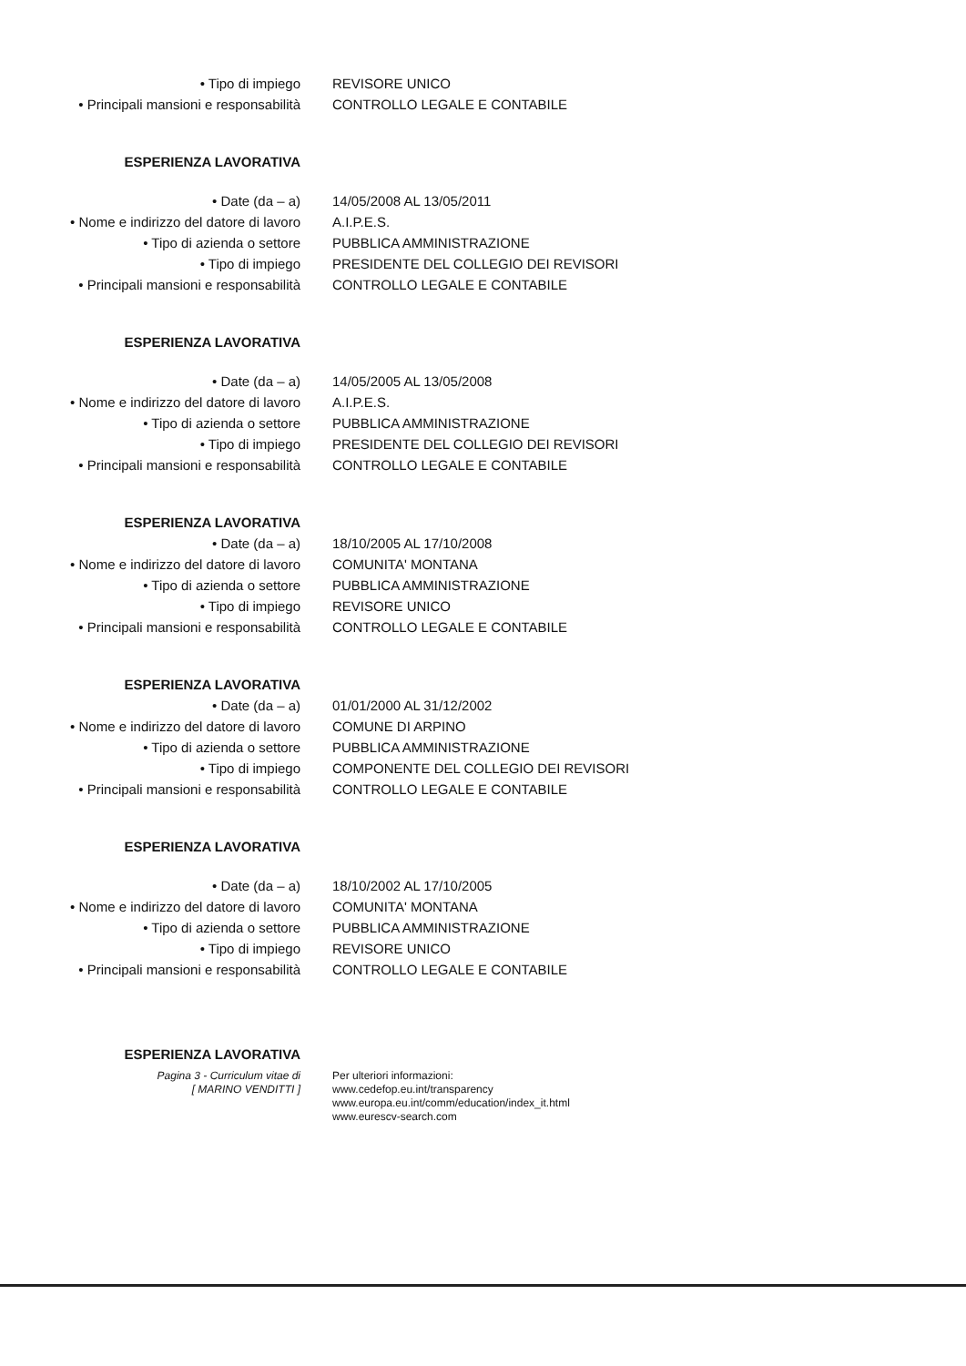• Tipo di impiego REVISORE UNICO
• Principali mansioni e responsabilità
CONTROLLO LEGALE E CONTABILE
ESPERIENZA LAVORATIVA
• Date (da – a) 14/05/2008 AL 13/05/2011
• Nome e indirizzo del datore di lavoro
A.I.P.E.S.
• Tipo di azienda o settore PUBBLICA AMMINISTRAZIONE
• Tipo di impiego PRESIDENTE DEL COLLEGIO DEI REVISORI
• Principali mansioni e responsabilità
CONTROLLO LEGALE E CONTABILE
ESPERIENZA LAVORATIVA
• Date (da – a) 14/05/2005 AL 13/05/2008
• Nome e indirizzo del datore di lavoro
A.I.P.E.S.
• Tipo di azienda o settore PUBBLICA AMMINISTRAZIONE
• Tipo di impiego PRESIDENTE DEL COLLEGIO DEI REVISORI
• Principali mansioni e responsabilità
CONTROLLO LEGALE E CONTABILE
ESPERIENZA LAVORATIVA
• Date (da – a) 18/10/2005 AL 17/10/2008
• Nome e indirizzo del datore di lavoro
COMUNITA' MONTANA
• Tipo di azienda o settore PUBBLICA AMMINISTRAZIONE
• Tipo di impiego REVISORE UNICO
• Principali mansioni e responsabilità
CONTROLLO LEGALE E CONTABILE
ESPERIENZA LAVORATIVA
• Date (da – a) 01/01/2000 AL 31/12/2002
• Nome e indirizzo del datore di lavoro
COMUNE DI ARPINO
• Tipo di azienda o settore PUBBLICA AMMINISTRAZIONE
• Tipo di impiego COMPONENTE DEL COLLEGIO DEI REVISORI
• Principali mansioni e responsabilità
CONTROLLO LEGALE E CONTABILE
ESPERIENZA LAVORATIVA
• Date (da – a) 18/10/2002 AL 17/10/2005
• Nome e indirizzo del datore di lavoro
COMUNITA' MONTANA
• Tipo di azienda o settore PUBBLICA AMMINISTRAZIONE
• Tipo di impiego REVISORE UNICO
• Principali mansioni e responsabilità
CONTROLLO LEGALE E CONTABILE
ESPERIENZA LAVORATIVA
Pagina 3 - Curriculum vitae di
[ MARINO VENDITTI ]
Per ulteriori informazioni:
www.cedefop.eu.int/transparency
www.europa.eu.int/comm/education/index_it.html
www.eurescv-search.com